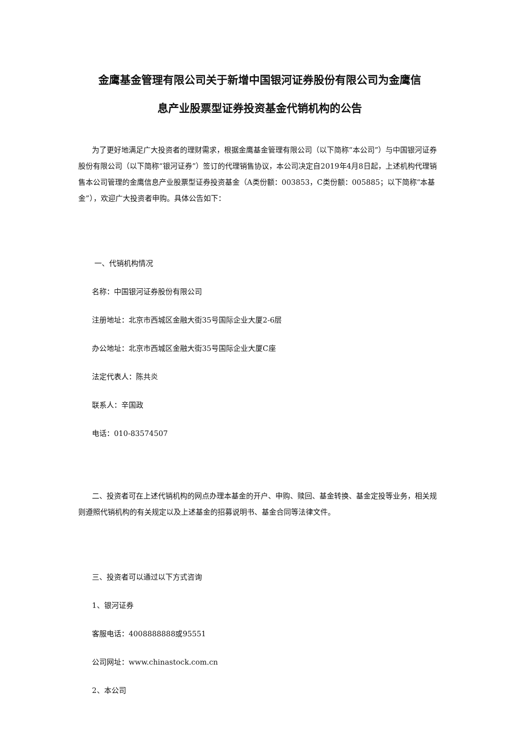金鹰基金管理有限公司关于新增中国银河证券股份有限公司为金鹰信
息产业股票型证券投资基金代销机构的公告
为了更好地满足广大投资者的理财需求，根据金鹰基金管理有限公司（以下简称“本公司”）与中国银河证券股份有限公司（以下简称“银河证券”）签订的代理销售协议，本公司决定自2019年4月8日起，上述机构代理销售本公司管理的金鹰信息产业股票型证券投资基金（A类份额：003853，C类份额：005885；以下简称“本基金”），欢迎广大投资者申购。具体公告如下：
一、代销机构情况
名称：中国银河证券股份有限公司
注册地址：北京市西城区金融大街35号国际企业大厦2-6层
办公地址：北京市西城区金融大街35号国际企业大厦C座
法定代表人：陈共炎
联系人：辛国政
电话：010-83574507
二、投资者可在上述代销机构的网点办理本基金的开户、申购、赎回、基金转换、基金定投等业务，相关规则遵照代销机构的有关规定以及上述基金的招募说明书、基金合同等法律文件。
三、投资者可以通过以下方式咨询
1、银河证券
客服电话：4008888888或95551
公司网址：www.chinastock.com.cn
2、本公司